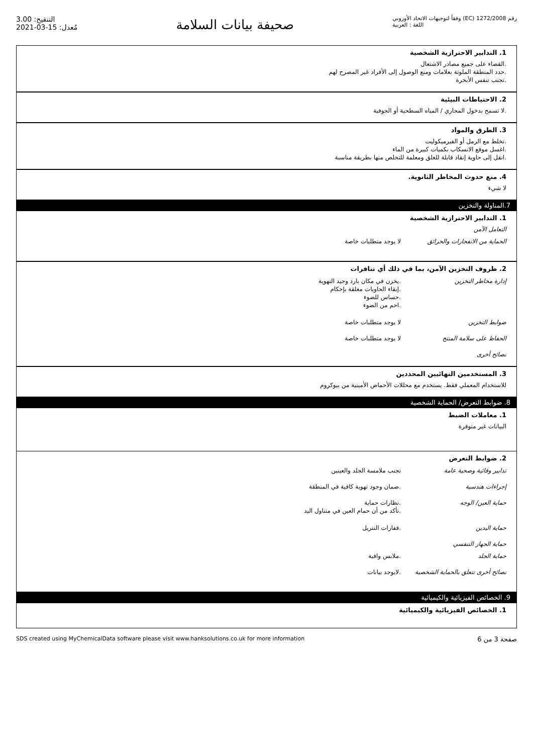التنقيح: 3.00
مُعدل: 15-03-2021
صحيفة بيانات السلامة
رقم 1272/2008 (EC) وفقاً لتوجيهات الاتحاد الأوروبي
اللغة : العربية
1. التدابير الاحترازية الشخصية
.القضاء على جميع مصادر الاشتعال
.حدد المنطقة الملوثة بعلامات ومنع الوصول إلى الأفراد غير المصرح لهم
.تجنب تنفس الأبخرة
2. الاحتياطات البيئية
.لا تسمح بدخول المجاري / المياه السطحية أو الجوفية
3. الطرق والمواد
.تخلط مع الرمل أو الفيرميكوليت
.اغسل موقع الانسكاب بكميات كبيرة من الماء
.انقل إلى حاوية إنقاذ قابلة للغلق ومعلمة للتخلص منها بطريقة مناسبة
4. منع حدوث المخاطر الثانوية.
لا شيء
7.المناولة والتخزين
1. التدابير الاحترازية الشخصية
التعامل الآمن
الحماية من الانفجارات والحرائق
لا يوجد متطلبات خاصة
2. ظروف التخزين الآمن، بما في ذلك أي تنافرات
إدارة مخاطر التخزين .يخزن في مكان بارد وجيد التهوية
.إبقاء الحاويات مغلقة بإحكام
.حساس للضوء
.احم من الضوء
ضوابط التخزين لا يوجد متطلبات خاصة
الحفاظ على سلامة المنتج لا يوجد متطلبات خاصة
نصائح أخرى
3. المستخدمين النهائيين المحددين
للاستخدام المعملي فقط. يستخدم مع محللات الأحماض الأمينية من بيوكروم
8. ضوابط التعرض/ الحماية الشخصية
1. معاملات الضبط
البيانات غير متوفرة
2. ضوابط التعرض
تدابير وقائية وصحية عامة تجنب ملامسة الجلد والعينين
إجراءات هندسية .ضمان وجود تهوية كافية في المنطقة
حماية العين/ الوجه .نظارات حماية
.تأكد من أن حمام العين في متناول اليد
حماية اليدين .قفازات النتريل
حماية الجهاز التنفسي
حماية الجلد .ملابس واقية
نصائح أخرى تتعلق بالحماية الشخصية
.لايوجد بيانات
9. الخصائص الفيزيائية والكيميائية
1. الخصائص الفيزيائية والكيميائية
SDS created using MyChemicalData software please visit www.hanksolutions.co.uk for more information صفحة 3 من 6